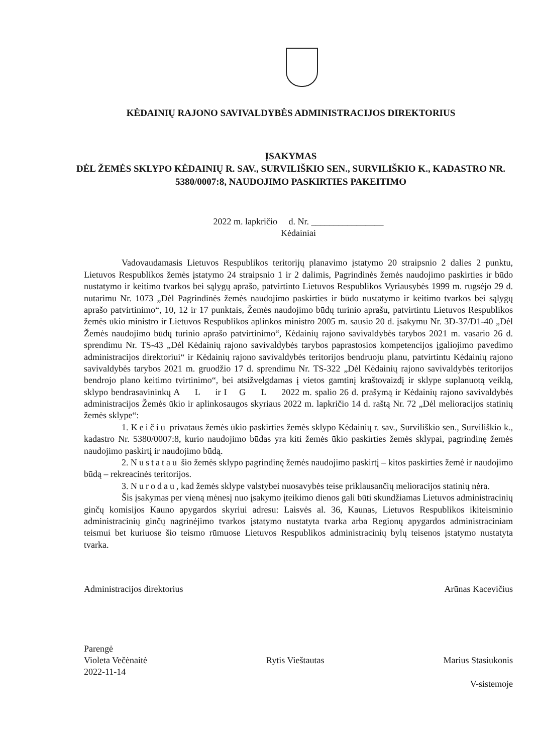KĖDAINIŲ RAJONO SAVIVALDYBĖS ADMINISTRACIJOS DIREKTORIUS
ĮSAKYMAS
DĖL ŽEMĖS SKLYPO KĖDAINIŲ R. SAV., SURVILIŠKIO SEN., SURVILIŠKIO K., KADASTRO NR. 5380/0007:8, NAUDOJIMO PASKIRTIES PAKEITIMO
2022 m. lapkričio d. Nr. ________________
Kėdainiai
Vadovaudamasis Lietuvos Respublikos teritorijų planavimo įstatymo 20 straipsnio 2 dalies 2 punktu, Lietuvos Respublikos žemės įstatymo 24 straipsnio 1 ir 2 dalimis, Pagrindinės žemės naudojimo paskirties ir būdo nustatymo ir keitimo tvarkos bei sąlygų aprašo, patvirtinto Lietuvos Respublikos Vyriausybės 1999 m. rugsėjo 29 d. nutarimu Nr. 1073 „Dėl Pagrindinės žemės naudojimo paskirties ir būdo nustatymo ir keitimo tvarkos bei sąlygų aprašo patvirtinimo“, 10, 12 ir 17 punktais, Žemės naudojimo būdų turinio aprašu, patvirtintu Lietuvos Respublikos žemės ūkio ministro ir Lietuvos Respublikos aplinkos ministro 2005 m. sausio 20 d. įsakymu Nr. 3D-37/D1-40 „Dėl Žemės naudojimo būdų turinio aprašo patvirtinimo“, Kėdainių rajono savivaldybės tarybos 2021 m. vasario 26 d. sprendimu Nr. TS-43 „Dėl Kėdainių rajono savivaldybės tarybos paprastosios kompetencijos įgaliojimo pavedimo administracijos direktoriui“ ir Kėdainių rajono savivaldybės teritorijos bendruoju planu, patvirtintu Kėdainių rajono savivaldybės tarybos 2021 m. gruodžio 17 d. sprendimu Nr. TS-322 „Dėl Kėdainių rajono savivaldybės teritorijos bendrojo plano keitimo tvirtinimo“, bei atsižvelgdamas į vietos gamtinį kraštovaizdį ir sklype suplanuotą veiklą, sklypo bendrasavininkų A L ir I G L 2022 m. spalio 26 d. prašymą ir Kėdainių rajono savivaldybės administracijos Žemės ūkio ir aplinkosaugos skyriaus 2022 m. lapkričio 14 d. raštą Nr. 72 „Dėl melioracijos statinių žemės sklype“:
1. Keičiu privataus žemės ūkio paskirties žemės sklypo Kėdainių r. sav., Surviliškio sen., Surviliškio k., kadastro Nr. 5380/0007:8, kurio naudojimo būdas yra kiti žemės ūkio paskirties žemės sklypai, pagrindinę žemės naudojimo paskirtį ir naudojimo būdą.
2. Nustatau šio žemės sklypo pagrindinę žemės naudojimo paskirtį – kitos paskirties žemė ir naudojimo būdą – rekreacinės teritorijos.
3. Nurodau, kad žemės sklype valstybei nuosavybės teise priklausančių melioracijos statinių nėra.
Šis įsakymas per vieną mėnesį nuo įsakymo įteikimo dienos gali būti skundžiamas Lietuvos administracinių ginčų komisijos Kauno apygardos skyriui adresu: Laisvės al. 36, Kaunas, Lietuvos Respublikos ikiteisminio administracinių ginčų nagrinėjimo tvarkos įstatymo nustatyta tvarka arba Regionų apygardos administraciniam teismui bet kuriuose šio teismo rūmuose Lietuvos Respublikos administracinių bylų teisenos įstatymo nustatyta tvarka.
Administracijos direktorius Arūnas Kacevičius
Parengė
Violeta Večėnaitė
2022-11-14
Rytis Vieštautas
Marius Stasiukonis
V-sistemoje